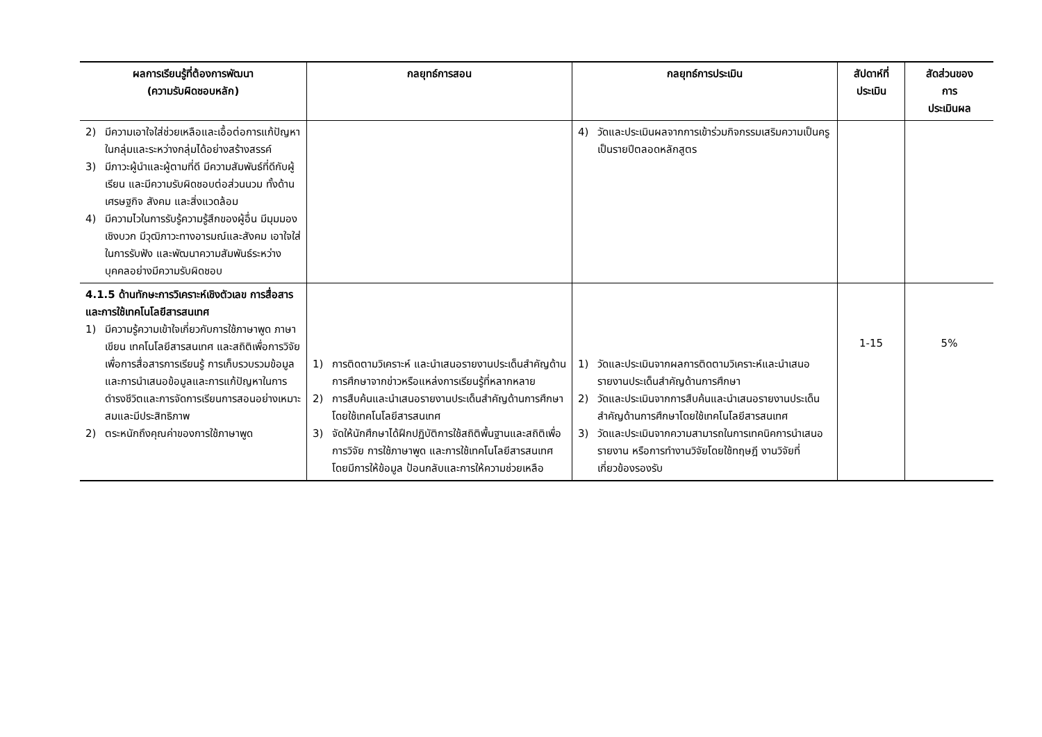| ผลการเรียนรู้ที่ต้องการพัฒนา (ความรับผิดชอบหลัก) | กลยุทธ์การสอน | กลยุทธ์การประเมิน | สัปดาห์ที่ ประเมิน | สัดส่วนของ การ ประเมินผล |
| --- | --- | --- | --- | --- |
| 2) มีความเอาใจใส่ช่วยเหลือและเอื้อต่อการแก้ปัญหาในกลุ่มและระหว่างกลุ่มได้อย่างสร้างสรรค์ 3) มีภาวะผู้นำและผู้ตามที่ดี มีความสัมพันธ์ที่ดีกับผู้เรียน และมีความรับผิดชอบต่อส่วนนวม ทั้งด้านเศรษฐกิจ สังคม และสิ่งแวดล้อม 4) มีความไวในการรับรู้ความรู้สึกของผู้อื่น มีมุมมองเชิงบวก มีวุฒิภาวะทางอารมณ์และสังคม เอาใจใส่ในการรับฟัง และพัฒนาความสัมพันธ์ระหว่างบุคคลอย่างมีความรับผิดชอบ | | 4) วัดและประเมินผลจากการเข้าร่วมกิจกรรมเสริมความเป็นครู เป็นรายปีตลอดหลักสูตร | | |
| 4.1.5 ด้านทักษะการวิเคราะห์เชิงตัวเลข การสื่อสาร และการใช้เทคโนโลยีสารสนเทศ 1) มีความรู้ความเข้าใจเกี่ยวกับการใช้ภาษาพูด ภาษาเขียน เทคโนโลยีสารสนเทศ และสถิติเพื่อการวิจัย เพื่อการสื่อสารการเรียนรู้ การเก็บรวบรวมข้อมูลและการนำเสนอข้อมูลและการแก้ปัญหาในการดำรงชีวิตและการจัดการเรียนการสอนอย่างเหมาะสมและมีประสิทธิภาพ 2) ตระหนักถึงคุณค่าของการใช้ภาษาพูด | 1) การติดตามวิเคราะห์ และนำเสนอรายงานประเด็นสำคัญด้านการศึกษาจากข่าวหรือแหล่งการเรียนรู้ที่หลากหลาย 2) การสืบค้นและนำเสนอรายงานประเด็นสำคัญด้านการศึกษาโดยใช้เทคโนโลยีสารสนเทศ 3) จัดให้นักศึกษาได้ฝึกปฏิบัติการใช้สถิติพื้นฐานและสถิติเพื่อการวิจัย การใช้ภาษาพูด และการใช้เทคโนโลยีสารสนเทศ โดยมีการให้ข้อมูล ป้อนกลับและการให้ความช่วยเหลือ | 1) วัดและประเมินจากผลการติดตามวิเคราะห์และนำเสนอรายงานประเด็นสำคัญด้านการศึกษา 2) วัดและประเมินจากการสืบค้นและนำเสนอรายงานประเด็นสำคัญด้านการศึกษาโดยใช้เทคโนโลยีสารสนเทศ 3) วัดและประเมินจากความสามารถในการเทคนิคการนำเสนอรายงาน หรือการทำงานวิจัยโดยใช้ทฤษฎี งานวิจัยที่เกี่ยวข้องรองรับ | 1-15 | 5% |